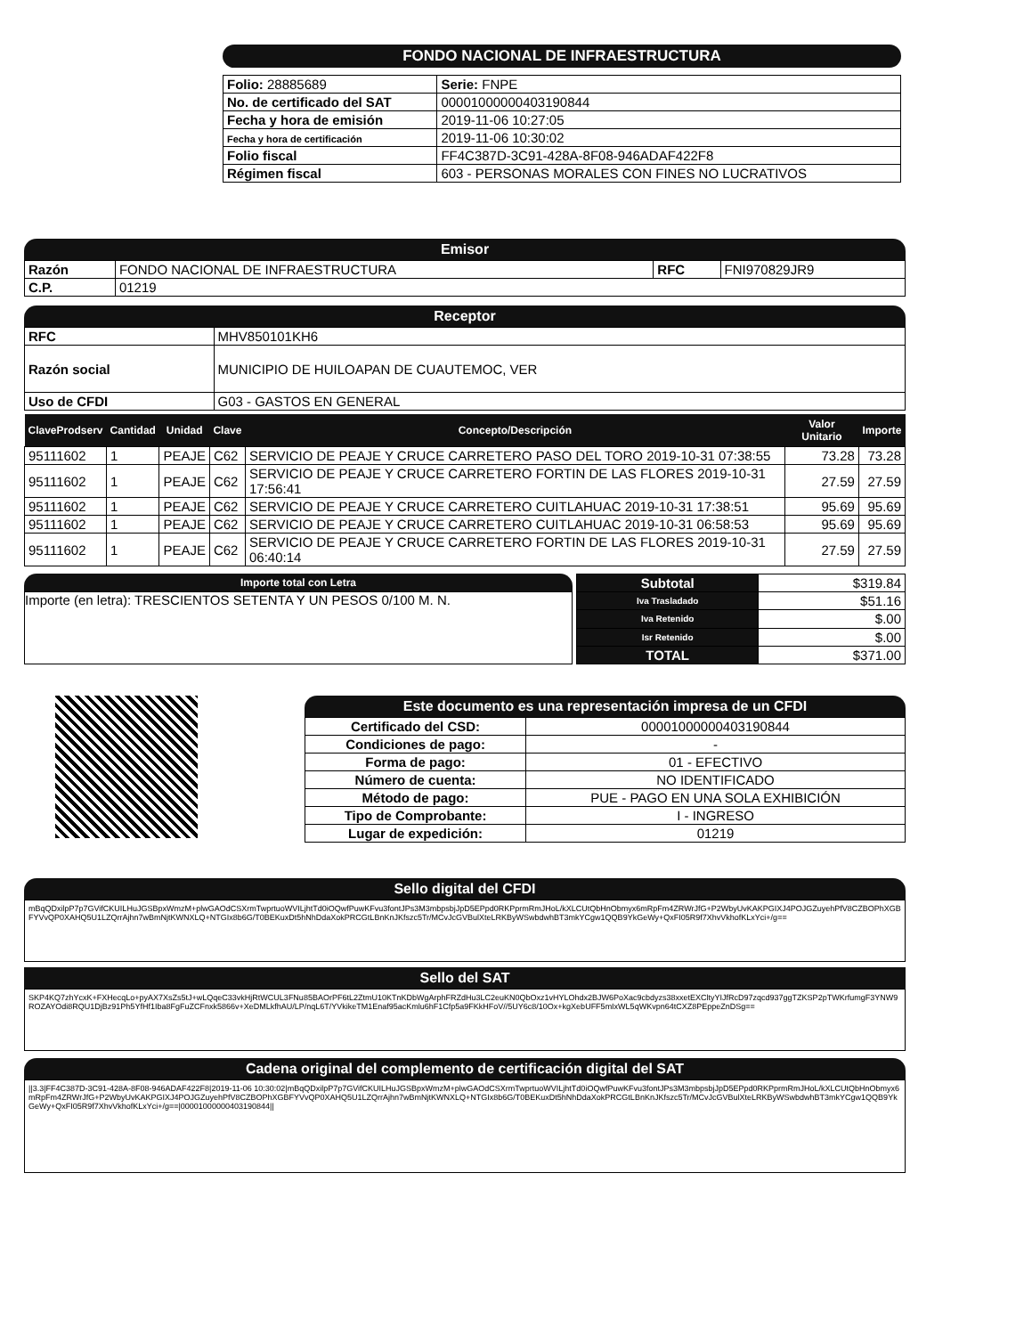FONDO NACIONAL DE INFRAESTRUCTURA
| Folio: 28885689 | Serie: FNPE |
| No. de certificado del SAT | 00001000000403190844 |
| Fecha y hora de emisión | 2019-11-06 10:27:05 |
| Fecha y hora de certificación | 2019-11-06 10:30:02 |
| Folio fiscal | FF4C387D-3C91-428A-8F08-946ADAF422F8 |
| Régimen fiscal | 603 - PERSONAS MORALES CON FINES NO LUCRATIVOS |
Emisor
| Razón | FONDO NACIONAL DE INFRAESTRUCTURA | RFC | FNI970829JR9 |
| C.P. | 01219 | | |
Receptor
| RFC | MHV850101KH6 |
| Razón social | MUNICIPIO DE HUILOAPAN DE CUAUTEMOC, VER |
| Uso de CFDI | G03 - GASTOS EN GENERAL |
| ClaveProdserv | Cantidad | Unidad | Clave | Concepto/Descripción | Valor Unitario | Importe |
| --- | --- | --- | --- | --- | --- | --- |
| 95111602 | 1 | PEAJE | C62 | SERVICIO DE PEAJE Y CRUCE CARRETERO PASO DEL TORO 2019-10-31 07:38:55 | 73.28 | 73.28 |
| 95111602 | 1 | PEAJE | C62 | SERVICIO DE PEAJE Y CRUCE CARRETERO FORTIN DE LAS FLORES 2019-10-31 17:56:41 | 27.59 | 27.59 |
| 95111602 | 1 | PEAJE | C62 | SERVICIO DE PEAJE Y CRUCE CARRETERO CUITLAHUAC 2019-10-31 17:38:51 | 95.69 | 95.69 |
| 95111602 | 1 | PEAJE | C62 | SERVICIO DE PEAJE Y CRUCE CARRETERO CUITLAHUAC 2019-10-31 06:58:53 | 95.69 | 95.69 |
| 95111602 | 1 | PEAJE | C62 | SERVICIO DE PEAJE Y CRUCE CARRETERO FORTIN DE LAS FLORES 2019-10-31 06:40:14 | 27.59 | 27.59 |
Importe total con Letra
Importe (en letra): TRESCIENTOS SETENTA Y UN PESOS 0/100 M. N.
| Subtotal | $319.84 |
| Iva Trasladado | $51.16 |
| Iva Retenido | $.00 |
| Isr Retenido | $.00 |
| TOTAL | $371.00 |
Este documento es una representación impresa de un CFDI
| Certificado del CSD: | 00001000000403190844 |
| Condiciones de pago: | - |
| Forma de pago: | 01 - EFECTIVO |
| Número de cuenta: | NO IDENTIFICADO |
| Método de pago: | PUE - PAGO EN UNA SOLA EXHIBICIÓN |
| Tipo de Comprobante: | I - INGRESO |
| Lugar de expedición: | 01219 |
Sello digital del CFDI
mBqQDxilpP7p7GVifCKUILHuJGSBpxWmzM+plwGAOdCSXrmTwprtuoWVILjhtTd0iOQwfPuwKFvu3fontJPs3M3mbpsbjJpD5EPpd0RKPprmRmJHoL/kXLCUtQbHnObmyx6mRpFm4ZRWrJfG+P2WbyUvKAKPGIXJ4POJGZuyehPfV8CZBOPhXGBFYVvQP0XAHQ5U1LZQrrAjhn7wBmNjtKWNXLQ+NTGIx8b6G/T0BEKuxDt5hNhDdaXokPRCGtLBnKnJKfszc5Tr/MCvJcGVBulXteLRKByWSwbdwhBT3mkYCgw1QQB9YkGeWy+QxFI05R9f7XhvVkhofKLxYci+/g==
Sello del SAT
SKP4KQ7zhYcxK+FXHecqLo+pyAX7XsZs5tJ+wLQqeC33vkHjRtWCUL3FNu85BAOrPF6tL2ZtmU10KTnKDbWgArphFRZdHu3LC2euKN0QbOxz1vHYLOhdx2BJW6PoXac9cbdyzs38xxetEXCltyYIJfRcD97zqcd937ggTZKSP2pTWKrfumgF3YNW9ROZAYOdi8RQU1DjBz91Ph5YfHf1Iba8FgFuZCFnxk5866v+XeDMLkfhAU/LP/nqL6T/YVkikeTM1Enaf95acKmlu6hF1Cfp5a9FKkHFoV//5UY6c8/10Ox+kgXebUFF5mIxWL5qWKvpn64tCXZ8PEppeZnDSg==
Cadena original del complemento de certificación digital del SAT
||3.3|FF4C387D-3C91-428A-8F08-946ADAF422F8|2019-11-06 10:30:02|mBqQDxilpP7p7GVifCKUILHuJGSBpxWmzM+plwGAOdCSXrmTwprtuoWVILjhtTd0iOQwfPuwKFvu3fontJPs3M3mbpsbjJpD5EPpd0RKPprmRmJHoL/kXLCUtQbHnObmyx6mRpFm4ZRWrJfG+P2WbyUvKAKPGIXJ4POJGZuyehPfV8CZBOPhXGBFYVvQP0XAHQ5U1LZQrrAjhn7wBmNjtKWNXLQ+NTGIx8b6G/T0BEKuxDt5hNhDdaXokPRCGtLBnKnJKfszc5Tr/MCvJcGVBulXteLRKByWSwbdwhBT3mkYCgw1QQB9YkGeWy+QxFI05R9f7XhvVkhofKLxYci+/g==|00001000000403190844||